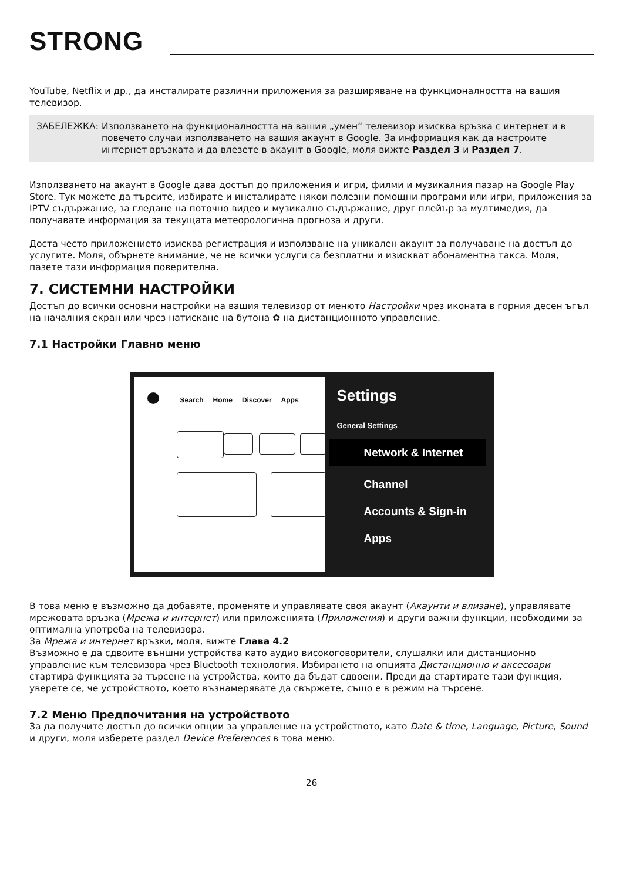STRONG
YouTube, Netflix и др., да инсталирате различни приложения за разширяване на функционалността на вашия телевизор.
ЗАБЕЛЕЖКА: Използването на функционалността на вашия „умен“ телевизор изисква връзка с интернет и в повечето случаи използването на вашия акаунт в Google. За информация как да настроите интернет връзката и да влезете в акаунт в Google, моля вижте Раздел 3 и Раздел 7.
Използването на акаунт в Google дава достъп до приложения и игри, филми и музикалния пазар на Google Play Store. Тук можете да търсите, избирате и инсталирате някои полезни помощни програми или игри, приложения за IPTV съдържание, за гледане на поточно видео и музикално съдържание, друг плейър за мултимедия, да получавате информация за текущата метеорологична прогноза и други.
Доста често приложението изисква регистрация и използване на уникален акаунт за получаване на достъп до услугите. Моля, обърнете внимание, че не всички услуги са безплатни и изискват абонаментна такса. Моля, пазете тази информация поверителна.
7. СИСТЕМНИ НАСТРОЙКИ
Достъп до всички основни настройки на вашия телевизор от менюто Настройки чрез иконата в горния десен ъгъл на началния екран или чрез натискане на бутона ✿ на дистанционното управление.
7.1 Настройки Главно меню
Search Home Discover Apps
Settings
General Settings
Network & Internet
Channel
Accounts & Sign-in
Apps
В това меню е възможно да добавяте, променяте и управлявате своя акаунт (Акаунти и влизане), управлявате мрежовата връзка (Мрежа и интернет) или приложенията (Приложения) и други важни функции, необходими за оптимална употреба на телевизора.
За Мрежа и интернет връзки, моля, вижте Глава 4.2
Възможно е да сдвоите външни устройства като аудио високоговорители, слушалки или дистанционно управление към телевизора чрез Bluetooth технология. Избирането на опцията Дистанционно и аксесоари стартира функцията за търсене на устройства, които да бъдат сдвоени. Преди да стартирате тази функция, уверете се, че устройството, което възнамерявате да свържете, също е в режим на търсене.
7.2 Меню Предпочитания на устройството
За да получите достъп до всички опции за управление на устройството, като Date & time, Language, Picture, Sound и други, моля изберете раздел Device Preferences в това меню.
26